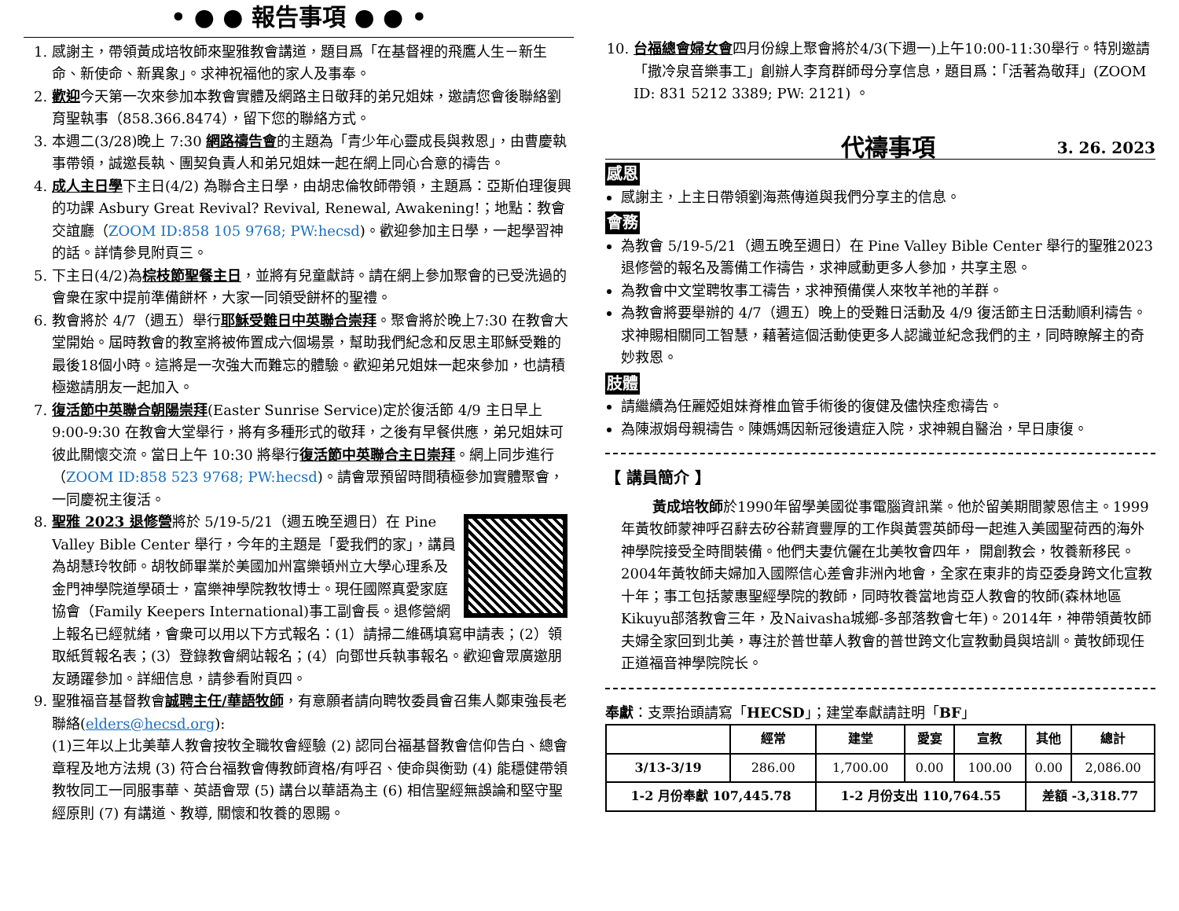• ● ● 報告事項 ● ● •
1. 感謝主，帶領黃成培牧師來聖雅教會講道，題目爲「在基督裡的飛鷹人生－新生命、新使命、新異象」。求神祝福他的家人及事奉。
2. 歡迎今天第一次來參加本教會實體及網路主日敬拜的弟兄姐妹，邀請您會後聯絡劉育聖執事（858.366.8474），留下您的聯絡方式。
3. 本週二(3/28)晚上 7:30 網路禱告會的主題為「青少年心靈成長與救恩」，由曹慶執事帶領，誠邀長執、團契負責人和弟兄姐妹一起在網上同心合意的禱告。
4. 成人主日學下主日(4/2) 為聯合主日學，由胡忠倫牧師帶領，主題爲：亞斯伯理復興的功課 Asbury Great Revival? Revival, Renewal, Awakening!；地點：教會交誼廳（ZOOM ID:858 105 9768; PW:hecsd)。歡迎參加主日學，一起學習神的話。詳情參見附頁三。
5. 下主日(4/2)為棕枝節聖餐主日，並將有兒童獻詩。請在網上參加聚會的已受洗過的會衆在家中提前準備餅杯，大家一同領受餅杯的聖禮。
6. 教會將於 4/7（週五）舉行耶穌受難日中英聯合崇拜。聚會將於晚上7:30 在教會大堂開始。屆時教會的教室將被佈置成六個場景，幫助我們紀念和反思主耶穌受難的最後18個小時。這將是一次強大而難忘的體驗。歡迎弟兄姐妹一起來參加，也請積極邀請朋友一起加入。
7. 復活節中英聯合朝陽崇拜(Easter Sunrise Service)定於復活節 4/9 主日早上 9:00-9:30 在教會大堂舉行，將有多種形式的敬拜，之後有早餐供應，弟兄姐妹可彼此關懷交流。當日上午 10:30 將舉行復活節中英聯合主日崇拜。網上同步進行（ZOOM ID:858 523 9768; PW:hecsd)。請會眾預留時間積極參加實體聚會，一同慶祝主復活。
8. 聖雅 2023 退修營將於 5/19-5/21（週五晚至週日）在 Pine Valley Bible Center 舉行，今年的主題是「愛我們的家」，講員為胡慧玲牧師。胡牧師畢業於美國加州富樂頓州立大學心理系及金門神學院道學碩士，富樂神學院教牧博士。現任國際真愛家庭協會（Family Keepers International)事工副會長。退修營網上報名已經就緒，會衆可以用以下方式報名：(1）請掃二維碼填寫申請表；(2）領取紙質報名表；(3）登錄教會網站報名；(4）向鄧世兵執事報名。歡迎會眾廣邀朋友踴躍參加。詳細信息，請參看附頁四。
9. 聖雅福音基督教會誠聘主任/華語牧師，有意願者請向聘牧委員會召集人鄭東強長老聯絡(elders@hecsd.org):
(1)三年以上北美華人教會按牧全職牧會經驗 (2) 認同台福基督教會信仰告白、總會章程及地方法規 (3) 符合台福教會傳教師資格/有呼召、使命與衡勁 (4) 能穩健帶領教牧同工一同服事華、英語會眾 (5) 講台以華語為主 (6) 相信聖經無誤論和堅守聖經原則 (7) 有講道、教導, 關懷和牧養的恩賜。
10. 台福總會婦女會四月份線上聚會將於4/3(下週一)上午10:00-11:30舉行。特別邀請「撒冷泉音樂事工」創辦人李育群師母分享信息，題目爲：「活著為敬拜」(ZOOM ID: 831 5212 3389; PW: 2121) 。
代禱事項
3. 26. 2023
感恩
感謝主，上主日帶領劉海燕傳道與我們分享主的信息。
會務
為教會 5/19-5/21（週五晚至週日）在 Pine Valley Bible Center 舉行的聖雅2023退修營的報名及籌備工作禱告，求神感動更多人參加，共享主恩。
為教會中文堂聘牧事工禱告，求神預備僕人來牧羊祂的羊群。
為教會將要舉辦的 4/7（週五）晚上的受難日活動及 4/9 復活節主日活動順利禱告。求神賜相關同工智慧，藉著這個活動使更多人認識並紀念我們的主，同時瞭解主的奇妙救恩。
肢體
請繼續為任麗婭姐妹脊椎血管手術後的復健及儘快痊愈禱告。
為陳淑娟母親禱告。陳媽媽因新冠後遺症入院，求神親自醫治，早日康復。
【 講員簡介 】
黃成培牧師於1990年留學美國從事電腦資訊業。他於留美期間蒙恩信主。1999年黃牧師蒙神呼召辭去矽谷薪資豐厚的工作與黃雲英師母一起進入美國聖荷西的海外神學院接受全時間裝備。他們夫妻伉儷在北美牧會四年， 開創教会，牧養新移民。2004年黃牧師夫婦加入國際信心差會非洲內地會，全家在東非的肯亞委身跨文化宣教十年；事工包括蒙惠聖經學院的教師，同時牧養當地肯亞人教會的牧師(森林地區Kikuyu部落教會三年，及Naivasha城鄉-多部落教會七年)。2014年，神帶領黃牧師夫婦全家回到北美，專注於普世華人教會的普世跨文化宣教動員與培訓。黃牧師现任正道福音神學院院长。
奉獻：支票抬頭請寫「HECSD」；建堂奉獻請註明「BF」
| | 經常 | 建堂 | 愛宴 | 宣教 | 其他 | 總計 |
| --- | --- | --- | --- | --- | --- | --- |
| 3/13-3/19 | 286.00 | 1,700.00 | 0.00 | 100.00 | 0.00 | 2,086.00 |
| 1-2 月份奉獻 107,445.78 | | 1-2 月份支出 110,764.55 | | | 差額 -3,318.77 | |